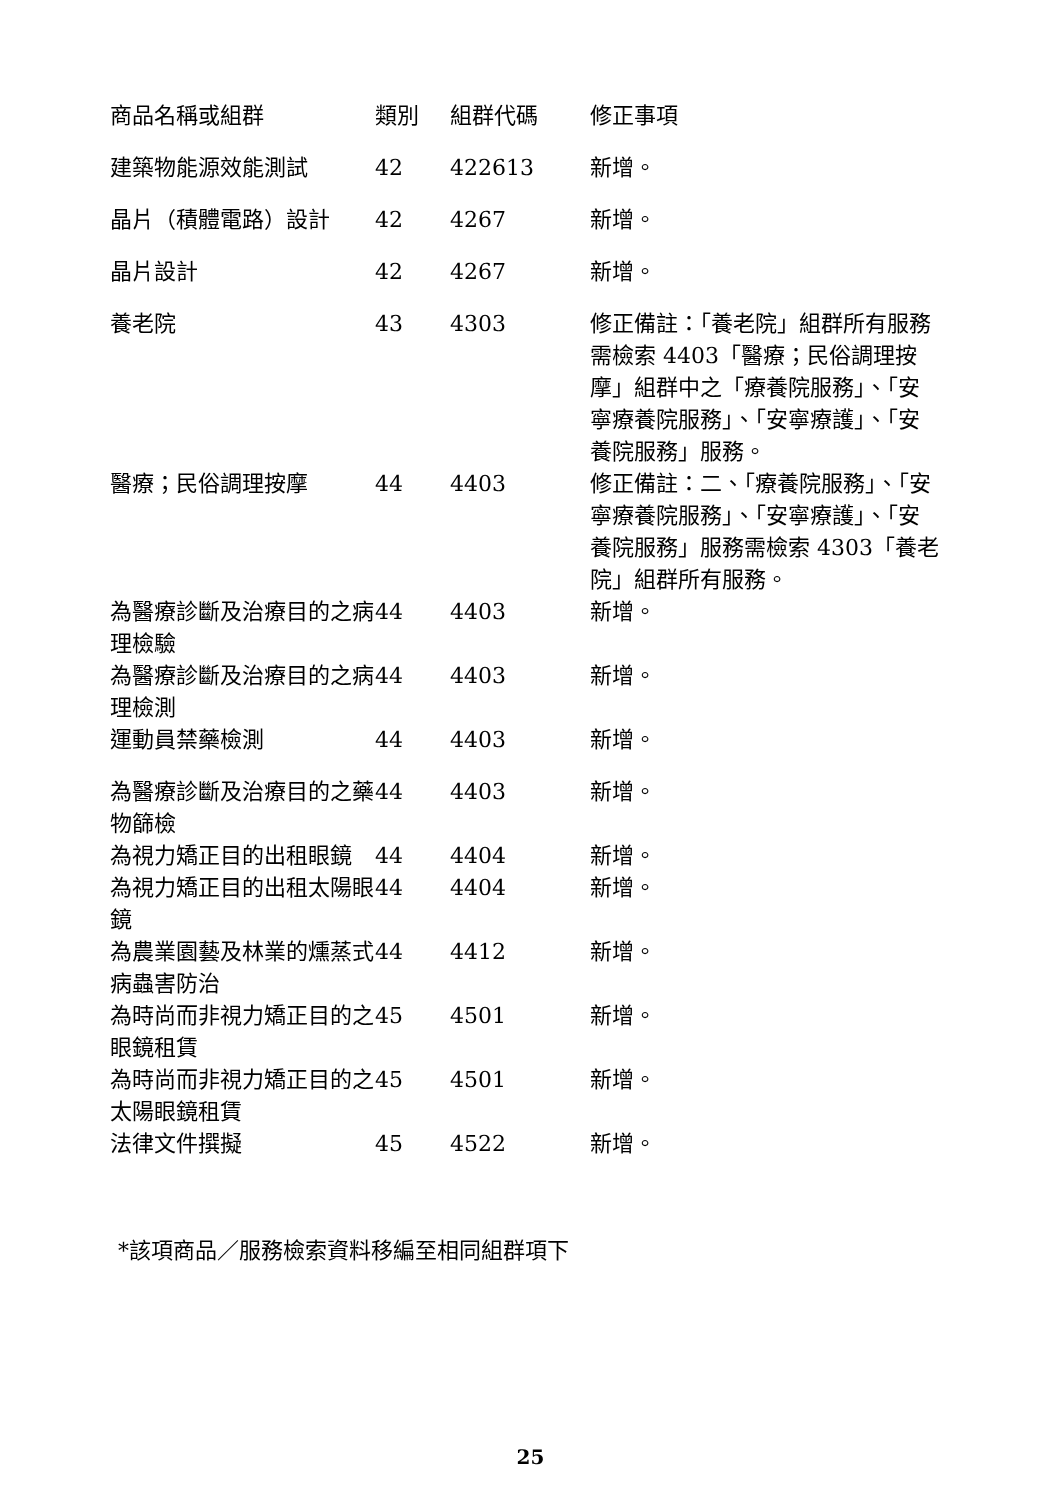| 商品名稱或組群 | 類別 | 組群代碼 | 修正事項 |
| --- | --- | --- | --- |
| 建築物能源效能測試 | 42 | 422613 | 新增。 |
| 晶片（積體電路）設計 | 42 | 4267 | 新增。 |
| 晶片設計 | 42 | 4267 | 新增。 |
| 養老院 | 43 | 4303 | 修正備註：「養老院」組群所有服務需檢索 4403「醫療；民俗調理按摩」組群中之「療養院服務」、「安寧療養院服務」、「安寧療護」、「安養院服務」服務。 |
| 醫療；民俗調理按摩 | 44 | 4403 | 修正備註：二、「療養院服務」、「安寧療養院服務」、「安寧療護」、「安養院服務」服務需檢索 4303「養老院」組群所有服務。 |
| 為醫療診斷及治療目的之病理檢驗 | 44 | 4403 | 新增。 |
| 為醫療診斷及治療目的之病理檢測 | 44 | 4403 | 新增。 |
| 運動員禁藥檢測 | 44 | 4403 | 新增。 |
| 為醫療診斷及治療目的之藥物篩檢 | 44 | 4403 | 新增。 |
| 為視力矯正目的出租眼鏡 | 44 | 4404 | 新增。 |
| 為視力矯正目的出租太陽眼鏡 | 44 | 4404 | 新增。 |
| 為農業園藝及林業的燻蒸式病蟲害防治 | 44 | 4412 | 新增。 |
| 為時尚而非視力矯正目的之眼鏡租賃 | 45 | 4501 | 新增。 |
| 為時尚而非視力矯正目的之太陽眼鏡租賃 | 45 | 4501 | 新增。 |
| 法律文件撰擬 | 45 | 4522 | 新增。 |
*該項商品／服務檢索資料移編至相同組群項下
25